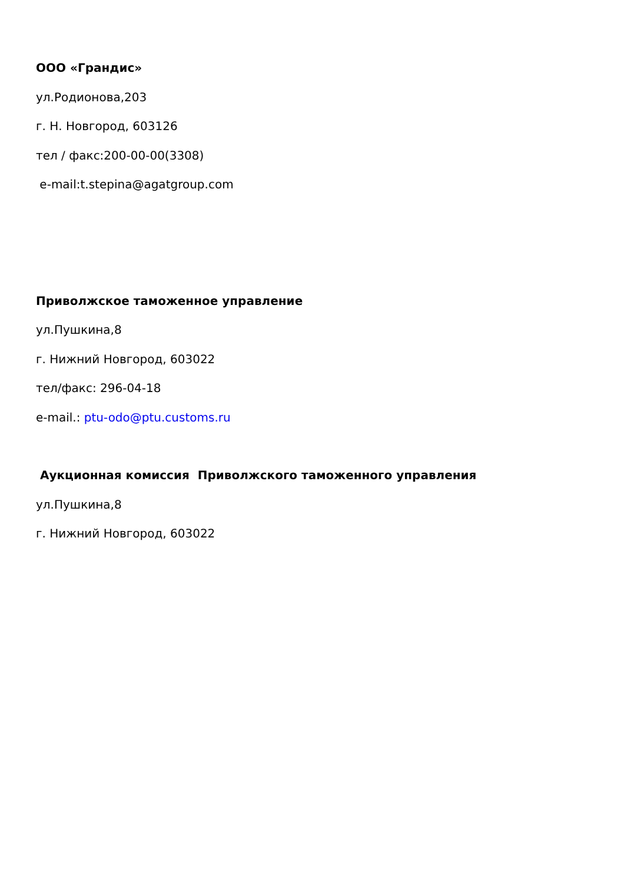ООО «Грандис»
ул.Родионова,203
г. Н. Новгород, 603126
тел / факс:200-00-00(3308)
e-mail:t.stepina@agatgroup.com
Приволжское таможенное управление
ул.Пушкина,8
г. Нижний Новгород, 603022
тел/факс: 296-04-18
e-mail.: ptu-odo@ptu.customs.ru
Аукционная комиссия Приволжского таможенного управления
ул.Пушкина,8
г. Нижний Новгород, 603022